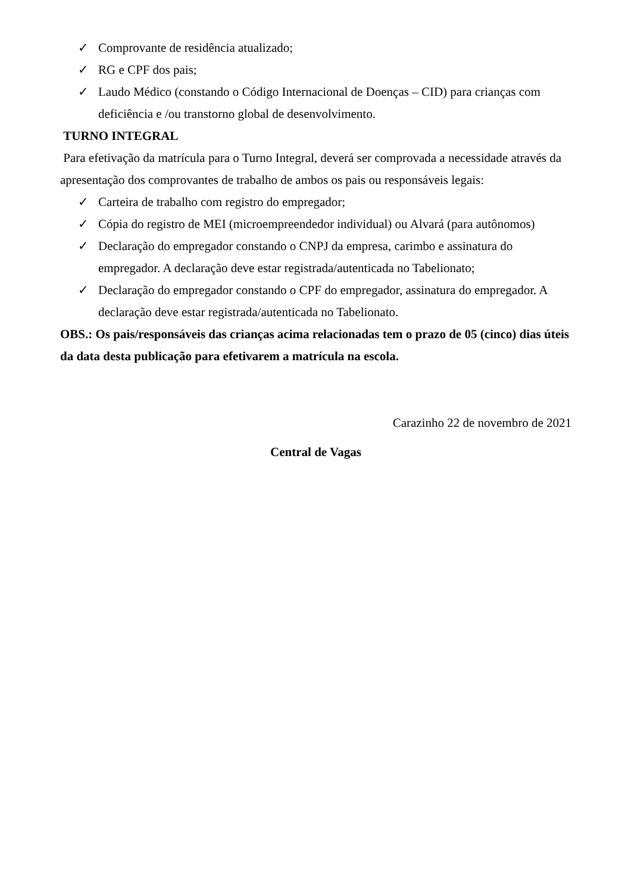✓ Comprovante de residência atualizado;
✓ RG e CPF dos pais;
✓ Laudo Médico (constando o Código Internacional de Doenças – CID) para crianças com deficiência e /ou transtorno global de desenvolvimento.
TURNO INTEGRAL
Para efetivação da matrícula para o Turno Integral, deverá ser comprovada a necessidade através da apresentação dos comprovantes de trabalho de ambos os pais ou responsáveis legais:
✓ Carteira de trabalho com registro do empregador;
✓ Cópia do registro de MEI (microempreendedor individual) ou Alvará (para autônomos)
✓ Declaração do empregador constando o CNPJ da empresa, carimbo e assinatura do empregador. A declaração deve estar registrada/autenticada no Tabelionato;
✓ Declaração do empregador constando o CPF do empregador, assinatura do empregador. A declaração deve estar registrada/autenticada no Tabelionato.
OBS.: Os pais/responsáveis das crianças acima relacionadas tem o prazo de 05 (cinco) dias úteis da data desta publicação para efetivarem a matrícula na escola.
Carazinho 22 de novembro de 2021
Central de Vagas